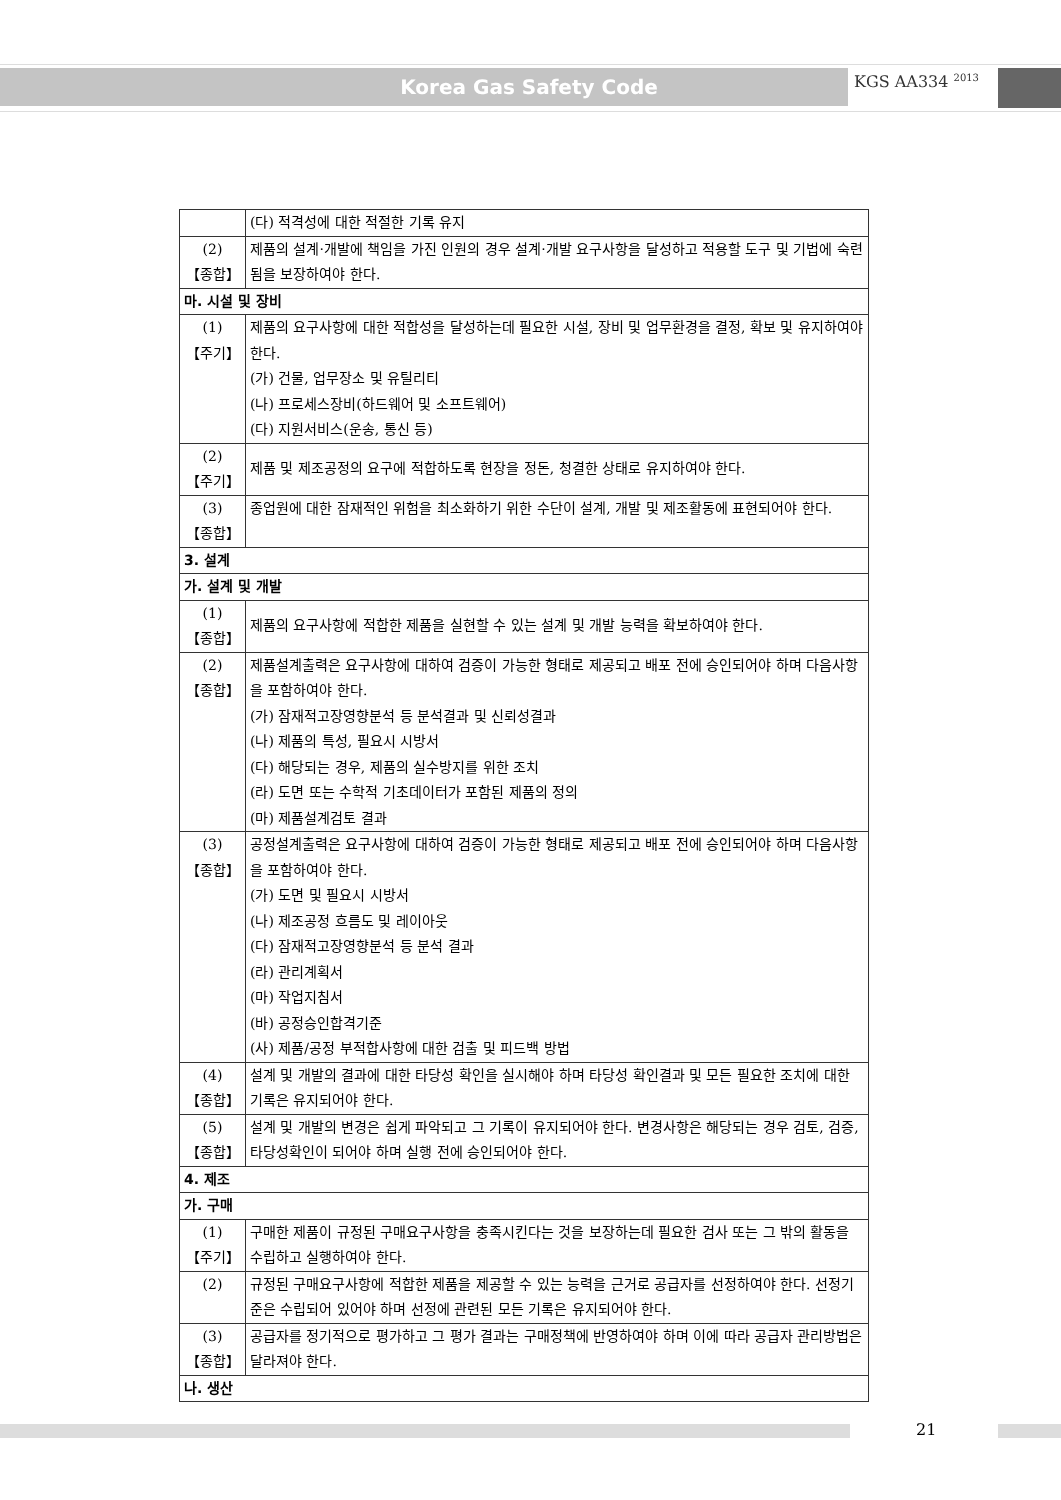Korea Gas Safety Code KGS AA334 <sup>2013</sup>
| | (다) 적격성에 대한 적절한 기록 유지 |
| (2) 【종합】 | 제품의 설계·개발에 책임을 가진 인원의 경우 설계·개발 요구사항을 달성하고 적용할 도구 및 기법에 숙련됨을 보장하여야 한다. |
| 마. 시설 및 장비 | |
| (1) 【주기】 | 제품의 요구사항에 대한 적합성을 달성하는데 필요한 시설, 장비 및 업무환경을 결정, 확보 및 유지하여야 한다. (가) 건물, 업무장소 및 유틸리티 (나) 프로세스장비(하드웨어 및 소프트웨어) (다) 지원서비스(운송, 통신 등) |
| (2) 【주기】 | 제품 및 제조공정의 요구에 적합하도록 현장을 정돈, 청결한 상태로 유지하여야 한다. |
| (3) 【종합】 | 종업원에 대한 잠재적인 위험을 최소화하기 위한 수단이 설계, 개발 및 제조활동에 표현되어야 한다. |
| 3. 설계 | |
| 가. 설계 및 개발 | |
| (1) 【종합】 | 제품의 요구사항에 적합한 제품을 실현할 수 있는 설계 및 개발 능력을 확보하여야 한다. |
| (2) 【종합】 | 제품설계출력은 요구사항에 대하여 검증이 가능한 형태로 제공되고 배포 전에 승인되어야 하며 다음사항을 포함하여야 한다. (가) 잠재적고장영향분석 등 분석결과 및 신뢰성결과 (나) 제품의 특성, 필요시 시방서 (다) 해당되는 경우, 제품의 실수방지를 위한 조치 (라) 도면 또는 수학적 기초데이터가 포함된 제품의 정의 (마) 제품설계검토 결과 |
| (3) 【종합】 | 공정설계출력은 요구사항에 대하여 검증이 가능한 형태로 제공되고 배포 전에 승인되어야 하며 다음사항을 포함하여야 한다. (가) 도면 및 필요시 시방서 (나) 제조공정 흐름도 및 레이아웃 (다) 잠재적고장영향분석 등 분석 결과 (라) 관리계획서 (마) 작업지침서 (바) 공정승인합격기준 (사) 제품/공정 부적합사항에 대한 검출 및 피드백 방법 |
| (4) 【종합】 | 설계 및 개발의 결과에 대한 타당성 확인을 실시해야 하며 타당성 확인결과 및 모든 필요한 조치에 대한 기록은 유지되어야 한다. |
| (5) 【종합】 | 설계 및 개발의 변경은 쉽게 파악되고 그 기록이 유지되어야 한다. 변경사항은 해당되는 경우 검토, 검증, 타당성확인이 되어야 하며 실행 전에 승인되어야 한다. |
| 4. 제조 | |
| 가. 구매 | |
| (1) 【주기】 | 구매한 제품이 규정된 구매요구사항을 충족시킨다는 것을 보장하는데 필요한 검사 또는 그 밖의 활동을 수립하고 실행하여야 한다. |
| (2) | 규정된 구매요구사항에 적합한 제품을 제공할 수 있는 능력을 근거로 공급자를 선정하여야 한다. 선정기준은 수립되어 있어야 하며 선정에 관련된 모든 기록은 유지되어야 한다. |
| (3) 【종합】 | 공급자를 정기적으로 평가하고 그 평가 결과는 구매정책에 반영하여야 하며 이에 따라 공급자 관리방법은 달라져야 한다. |
| 나. 생산 | |
21